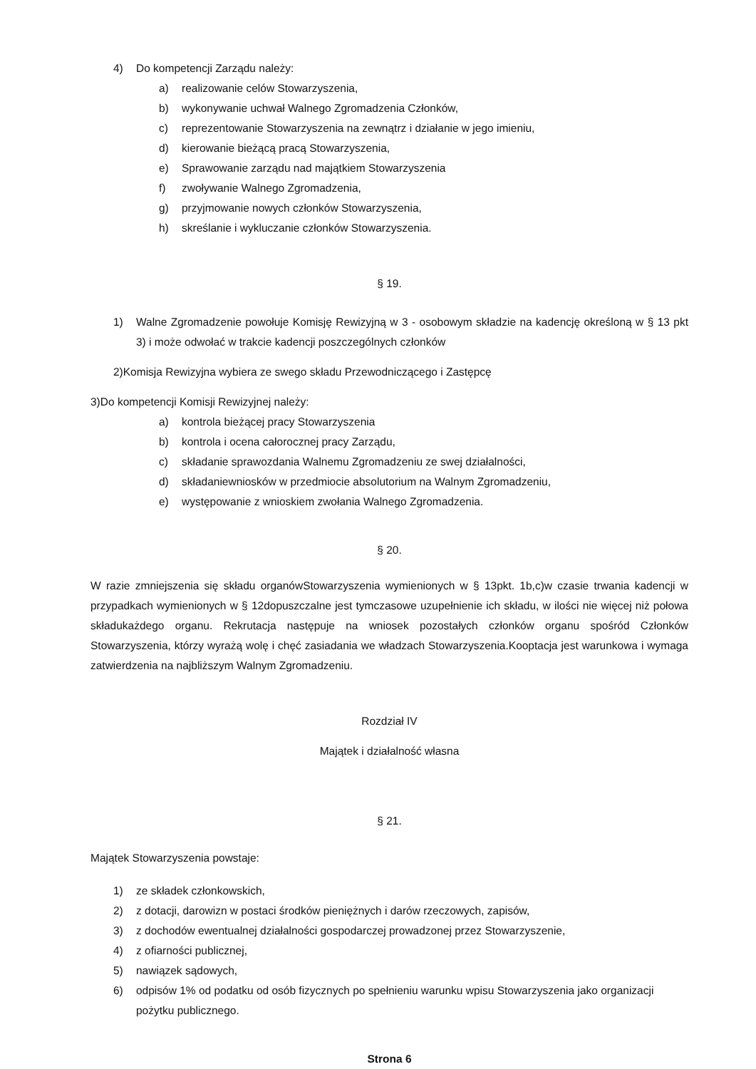4) Do kompetencji Zarządu należy:
a) realizowanie celów Stowarzyszenia,
b) wykonywanie uchwał Walnego Zgromadzenia Członków,
c) reprezentowanie Stowarzyszenia na zewnątrz i działanie w jego imieniu,
d) kierowanie bieżącą pracą Stowarzyszenia,
e) Sprawowanie zarządu nad majątkiem Stowarzyszenia
f) zwoływanie Walnego Zgromadzenia,
g) przyjmowanie nowych członków Stowarzyszenia,
h) skreślanie i wykluczanie członków Stowarzyszenia.
§ 19.
1) Walne Zgromadzenie powołuje Komisję Rewizyjną w 3 - osobowym składzie na kadencję określoną w § 13 pkt 3) i może odwołać w trakcie kadencji poszczególnych członków
2)Komisja Rewizyjna wybiera ze swego składu Przewodniczącego i Zastępcę
3)Do kompetencji Komisji Rewizyjnej należy:
a) kontrola bieżącej pracy Stowarzyszenia
b) kontrola i ocena całorocznej pracy Zarządu,
c) składanie sprawozdania Walnemu Zgromadzeniu ze swej działalności,
d) składaniewniosków w przedmiocie absolutorium na Walnym Zgromadzeniu,
e) występowanie z wnioskiem zwołania Walnego Zgromadzenia.
§ 20.
W razie zmniejszenia się składu organówStowarzyszenia wymienionych w § 13pkt. 1b,c)w czasie trwania kadencji w przypadkach wymienionych w § 12dopuszczalne jest tymczasowe uzupełnienie ich składu, w ilości nie więcej niż połowa składukażdego organu. Rekrutacja następuje na wniosek pozostałych członków organu spośród Członków Stowarzyszenia, którzy wyrażą wolę i chęć zasiadania we władzach Stowarzyszenia.Kooptacja jest warunkowa i wymaga zatwierdzenia na najbliższym Walnym Zgromadzeniu.
Rozdział IV
Majątek i działalność własna
§ 21.
Majątek Stowarzyszenia powstaje:
1) ze składek członkowskich,
2) z dotacji, darowizn w postaci środków pieniężnych i darów rzeczowych, zapisów,
3) z dochodów ewentualnej działalności gospodarczej prowadzonej przez Stowarzyszenie,
4) z ofiarności publicznej,
5) nawiązek sądowych,
6) odpisów 1% od podatku od osób fizycznych po spełnieniu warunku wpisu Stowarzyszenia jako organizacji pożytku publicznego.
Strona 6